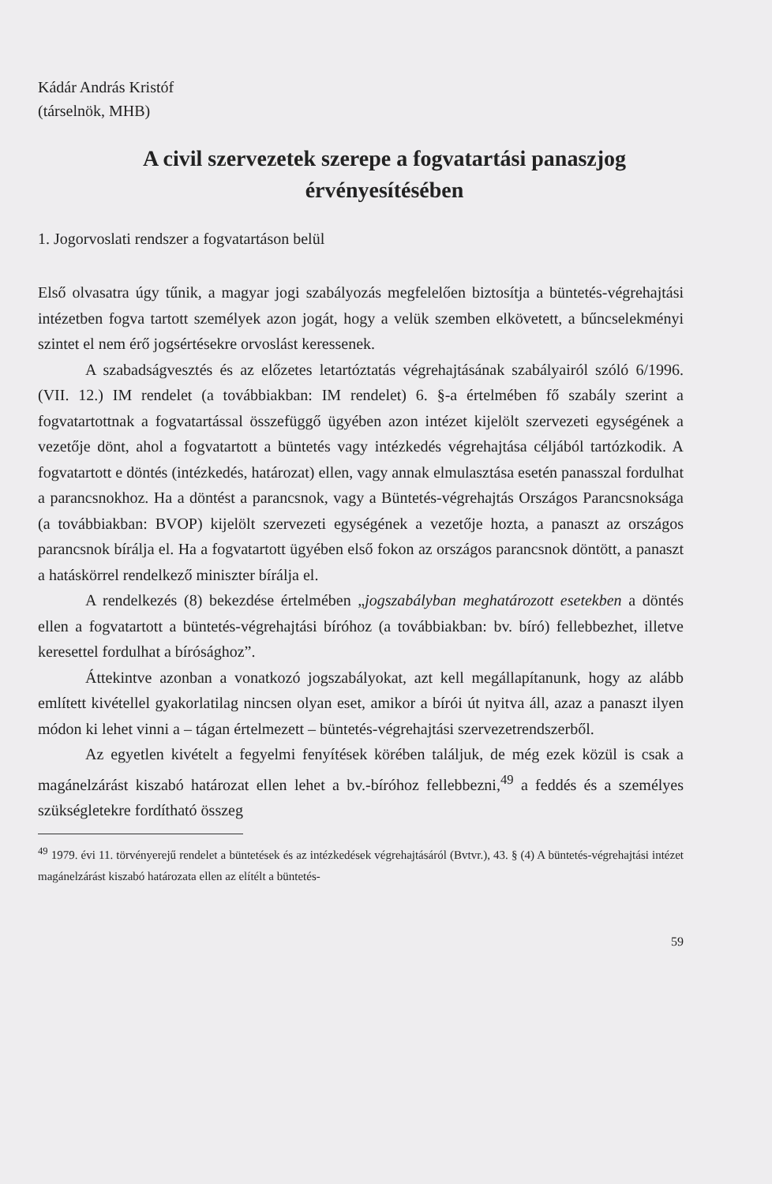Kádár András Kristóf
(társelnök, MHB)
A civil szervezetek szerepe a fogvatartási panaszjog érvényesítésében
1. Jogorvoslati rendszer a fogvatartáson belül
Első olvasatra úgy tűnik, a magyar jogi szabályozás megfelelően biztosítja a büntetés-végrehajtási intézetben fogva tartott személyek azon jogát, hogy a velük szemben elkövetett, a bűncselekményi szintet el nem érő jogsértésekre orvoslást keressenek.
A szabadságvesztés és az előzetes letartóztatás végrehajtásának szabályairól szóló 6/1996. (VII. 12.) IM rendelet (a továbbiakban: IM rendelet) 6. §-a értelmében fő szabály szerint a fogvatartottnak a fogvatartással összefüggő ügyében azon intézet kijelölt szervezeti egységének a vezetője dönt, ahol a fogvatartott a büntetés vagy intézkedés végrehajtása céljából tartózkodik. A fogvatartott e döntés (intézkedés, határozat) ellen, vagy annak elmulasztása esetén panasszal fordulhat a parancsnokhoz. Ha a döntést a parancsnok, vagy a Büntetés-végrehajtás Országos Parancsnoksága (a továbbiakban: BVOP) kijelölt szervezeti egységének a vezetője hozta, a panaszt az országos parancsnok bírálja el. Ha a fogvatartott ügyében első fokon az országos parancsnok döntött, a panaszt a hatáskörrel rendelkező miniszter bírálja el.
A rendelkezés (8) bekezdése értelmében „jogszabályban meghatározott esetekben a döntés ellen a fogvatartott a büntetés-végrehajtási bíróhoz (a továbbiakban: bv. bíró) fellebbezhet, illetve keresettel fordulhat a bírósághoz”.
Áttekintve azonban a vonatkozó jogszabályokat, azt kell megállapítanunk, hogy az alább említett kivétellel gyakorlatilag nincsen olyan eset, amikor a bírói út nyitva áll, azaz a panaszt ilyen módon ki lehet vinni a – tágan értelmezett – büntetés-végrehajtási szervezetrendszerből.
Az egyetlen kivételt a fegyelmi fenyítések körében találjuk, de még ezek közül is csak a magánelzárást kiszabó határozat ellen lehet a bv.-bíróhoz fellebbezni,<sup>49</sup> a feddés és a személyes szükségletekre fordítható összeg
<sup>49</sup> 1979. évi 11. törvényerejű rendelet a büntetések és az intézkedések végrehajtásáról (Bvtvr.), 43. § (4) A büntetés-végrehajtási intézet magánelzárást kiszabó határozata ellen az elítélt a büntetés-
59